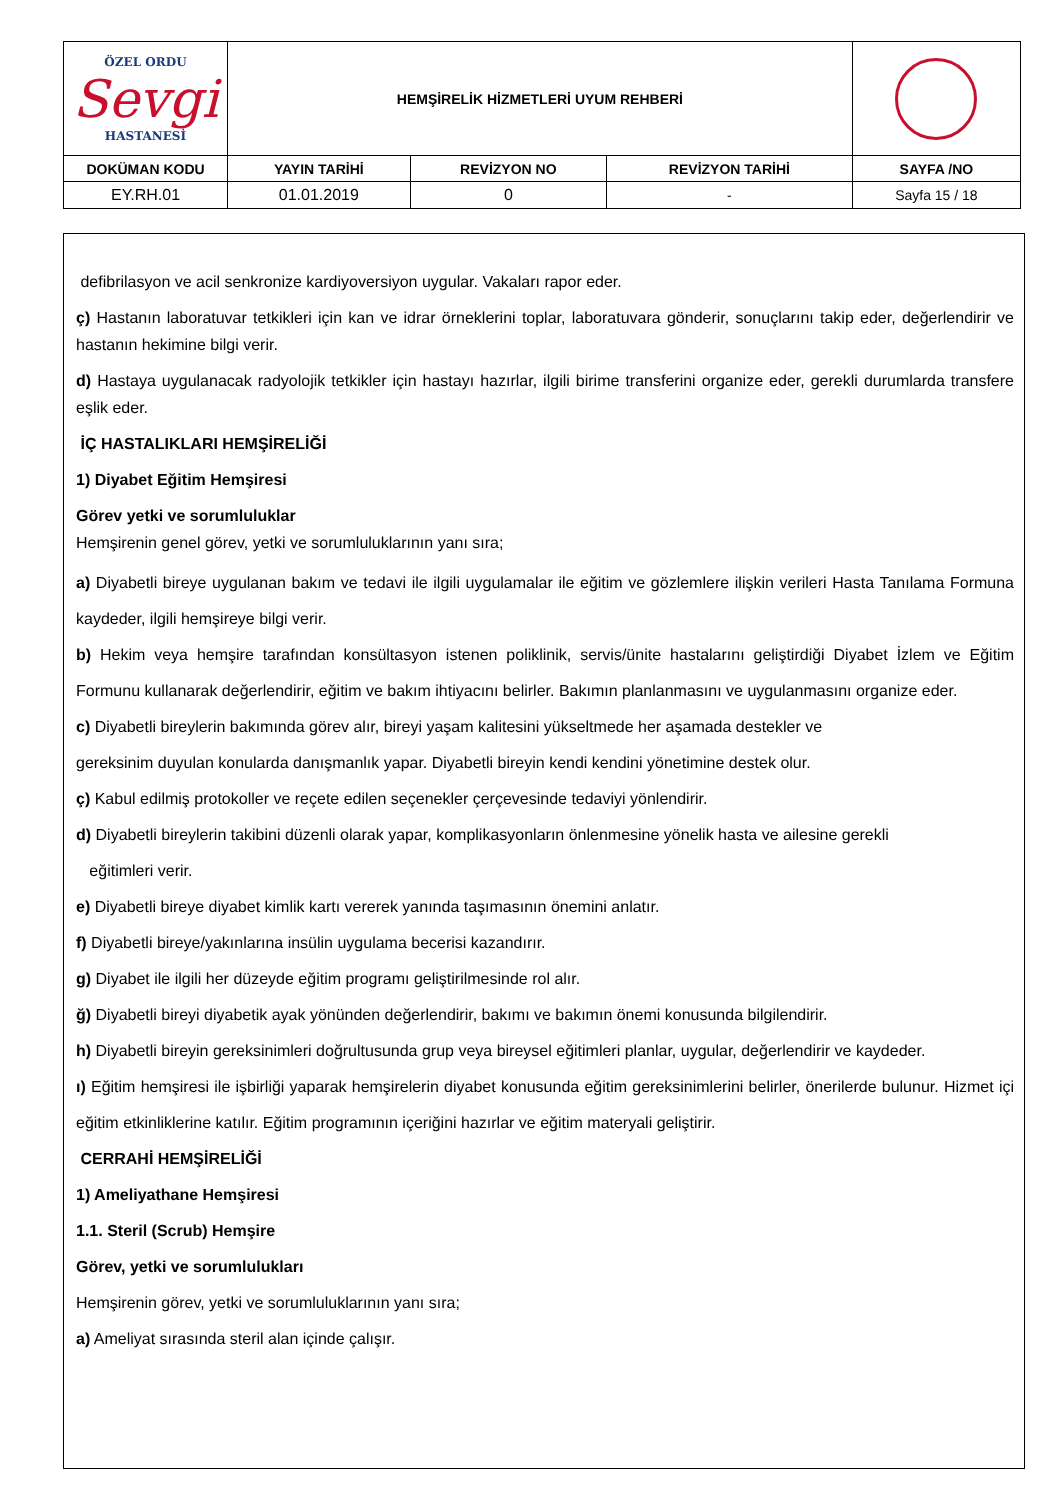| ÖZEL ORDU Sevgi HASTANESİ | HEMŞİRELİK HİZMETLERİ UYUM REHBERİ | | | |
| DOKÜMAN KODU | YAYIN TARİHİ | REVİZYON NO | REVİZYON TARİHİ | SAYFA /NO |
| EY.RH.01 | 01.01.2019 | 0 | - | Sayfa 15 / 18 |
defibrilasyon ve acil senkronize kardiyoversiyon uygular. Vakaları rapor eder.
ç) Hastanın laboratuvar tetkikleri için kan ve idrar örneklerini toplar, laboratuvara gönderir, sonuçlarını takip eder, değerlendirir ve hastanın hekimine bilgi verir.
d) Hastaya uygulanacak radyolojik tetkikler için hastayı hazırlar, ilgili birime transferini organize eder, gerekli durumlarda transfere eşlik eder.
İÇ HASTALIKLARI HEMŞİRELİĞİ
1) Diyabet Eğitim Hemşiresi
Görev yetki ve sorumluluklar
Hemşirenin genel görev, yetki ve sorumluluklarının yanı sıra;
a) Diyabetli bireye uygulanan bakım ve tedavi ile ilgili uygulamalar ile eğitim ve gözlemlere ilişkin verileri Hasta Tanılama Formuna kaydeder, ilgili hemşireye bilgi verir.
b) Hekim veya hemşire tarafından konsültasyon istenen poliklinik, servis/ünite hastalarını geliştirdiği Diyabet İzlem ve Eğitim Formunu kullanarak değerlendirir, eğitim ve bakım ihtiyacını belirler. Bakımın planlanmasını ve uygulanmasını organize eder.
c) Diyabetli bireylerin bakımında görev alır, bireyi yaşam kalitesini yükseltmede her aşamada destekler ve
gereksinim duyulan konularda danışmanlık yapar. Diyabetli bireyin kendi kendini yönetimine destek olur.
ç) Kabul edilmiş protokoller ve reçete edilen seçenekler çerçevesinde tedaviyi yönlendirir.
d) Diyabetli bireylerin takibini düzenli olarak yapar, komplikasyonların önlenmesine yönelik hasta ve ailesine gerekli
eğitimleri verir.
e) Diyabetli bireye diyabet kimlik kartı vererek yanında taşımasının önemini anlatır.
f) Diyabetli bireye/yakınlarına insülin uygulama becerisi kazandırır.
g) Diyabet ile ilgili her düzeyde eğitim programı geliştirilmesinde rol alır.
ğ) Diyabetli bireyi diyabetik ayak yönünden değerlendirir, bakımı ve bakımın önemi konusunda bilgilendirir.
h) Diyabetli bireyin gereksinimleri doğrultusunda grup veya bireysel eğitimleri planlar, uygular, değerlendirir ve kaydeder.
ı) Eğitim hemşiresi ile işbirliği yaparak hemşirelerin diyabet konusunda eğitim gereksinimlerini belirler, önerilerde bulunur. Hizmet içi eğitim etkinliklerine katılır. Eğitim programının içeriğini hazırlar ve eğitim materyali geliştirir.
CERRAHİ HEMŞİRELİĞİ
1) Ameliyathane Hemşiresi
1.1. Steril (Scrub) Hemşire
Görev, yetki ve sorumlulukları
Hemşirenin görev, yetki ve sorumluluklarının yanı sıra;
a) Ameliyat sırasında steril alan içinde çalışır.